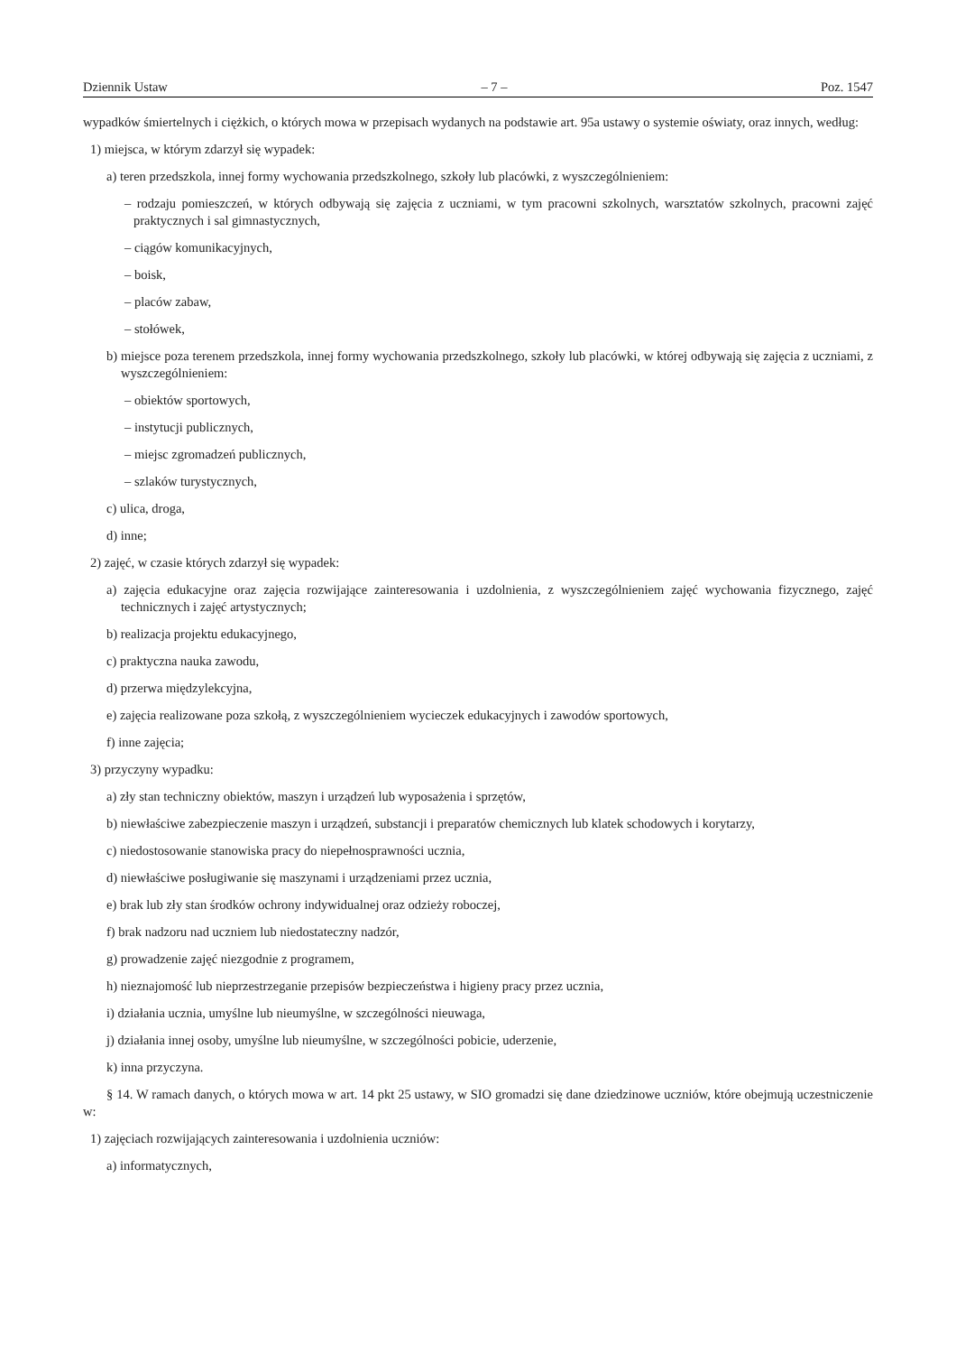Dziennik Ustaw – 7 – Poz. 1547
wypadków śmiertelnych i ciężkich, o których mowa w przepisach wydanych na podstawie art. 95a ustawy o systemie oświaty, oraz innych, według:
1) miejsca, w którym zdarzył się wypadek:
a) teren przedszkola, innej formy wychowania przedszkolnego, szkoły lub placówki, z wyszczególnieniem:
– rodzaju pomieszczeń, w których odbywają się zajęcia z uczniami, w tym pracowni szkolnych, warsztatów szkolnych, pracowni zajęć praktycznych i sal gimnastycznych,
– ciągów komunikacyjnych,
– boisk,
– placów zabaw,
– stołówek,
b) miejsce poza terenem przedszkola, innej formy wychowania przedszkolnego, szkoły lub placówki, w której odbywają się zajęcia z uczniami, z wyszczególnieniem:
– obiektów sportowych,
– instytucji publicznych,
– miejsc zgromadzeń publicznych,
– szlaków turystycznych,
c) ulica, droga,
d) inne;
2) zajęć, w czasie których zdarzył się wypadek:
a) zajęcia edukacyjne oraz zajęcia rozwijające zainteresowania i uzdolnienia, z wyszczególnieniem zajęć wychowania fizycznego, zajęć technicznych i zajęć artystycznych;
b) realizacja projektu edukacyjnego,
c) praktyczna nauka zawodu,
d) przerwa międzylekcyjna,
e) zajęcia realizowane poza szkołą, z wyszczególnieniem wycieczek edukacyjnych i zawodów sportowych,
f) inne zajęcia;
3) przyczyny wypadku:
a) zły stan techniczny obiektów, maszyn i urządzeń lub wyposażenia i sprzętów,
b) niewłaściwe zabezpieczenie maszyn i urządzeń, substancji i preparatów chemicznych lub klatek schodowych i korytarzy,
c) niedostosowanie stanowiska pracy do niepełnosprawności ucznia,
d) niewłaściwe posługiwanie się maszynami i urządzeniami przez ucznia,
e) brak lub zły stan środków ochrony indywidualnej oraz odzieży roboczej,
f) brak nadzoru nad uczniem lub niedostateczny nadzór,
g) prowadzenie zajęć niezgodnie z programem,
h) nieznajomość lub nieprzestrzeganie przepisów bezpieczeństwa i higieny pracy przez ucznia,
i) działania ucznia, umyślne lub nieumyślne, w szczególności nieuwaga,
j) działania innej osoby, umyślne lub nieumyślne, w szczególności pobicie, uderzenie,
k) inna przyczyna.
§ 14. W ramach danych, o których mowa w art. 14 pkt 25 ustawy, w SIO gromadzi się dane dziedzinowe uczniów, które obejmują uczestniczenie w:
1) zajęciach rozwijających zainteresowania i uzdolnienia uczniów:
a) informatycznych,